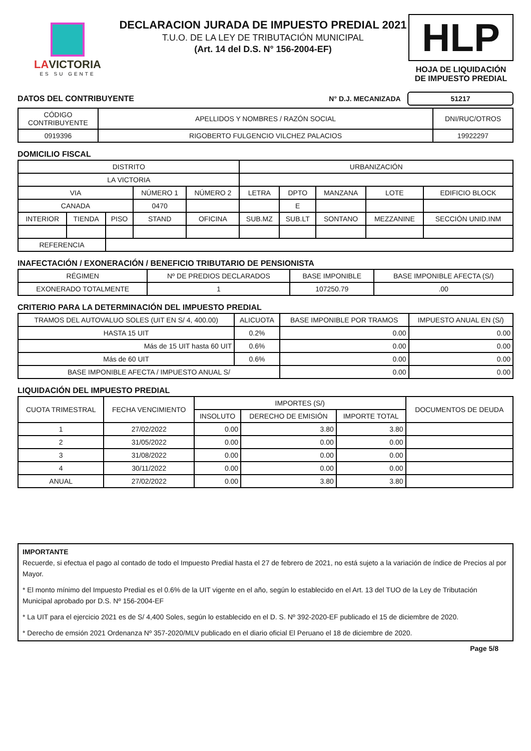LAVICTORIA
ES SU GENTE
DECLARACION JURADA DE IMPUESTO PREDIAL 2021
T.U.O. DE LA LEY DE TRIBUTACIÓN MUNICIPAL
(Art. 14 del D.S. N° 156-2004-EF)
HLP
HOJA DE LIQUIDACIÓN
DE IMPUESTO PREDIAL
DATOS DEL CONTRIBUYENTE N° D.J. MECANIZADA 51217
| CÓDIGO CONTRIBUYENTE | APELLIDOS Y NOMBRES / RAZÓN SOCIAL | DNI/RUC/OTROS |
| --- | --- | --- |
| 0919396 | RIGOBERTO FULGENCIO VILCHEZ PALACIOS | 19922297 |
DOMICILIO FISCAL
| DISTRITO | | | | | URBANIZACIÓN | | | | |
| --- | --- | --- | --- | --- | --- | --- | --- | --- | --- |
| LA VICTORIA | | | | | | | | | |
| VIA | | | NÚMERO 1 | NÚMERO 2 | LETRA | DPTO | MANZANA | LOTE | EDIFICIO BLOCK |
| CANADA | | | 0470 | | | E | | | |
| INTERIOR | TIENDA | PISO | STAND | OFICINA | SUB.MZ | SUB.LT | SONTANO | MEZZANINE | SECCIÓN UNID.INM |
| REFERENCIA | | | | | | | | | |
INAFECTACIÓN / EXONERACIÓN / BENEFICIO TRIBUTARIO DE PENSIONISTA
| RÉGIMEN | Nº DE PREDIOS DECLARADOS | BASE IMPONIBLE | BASE IMPONIBLE AFECTA (S/) |
| --- | --- | --- | --- |
| EXONERADO TOTALMENTE | 1 | 107250.79 | .00 |
CRITERIO PARA LA DETERMINACIÓN DEL IMPUESTO PREDIAL
| TRAMOS DEL AUTOVALUO SOLES (UIT EN S/ 4, 400.00) | ALICUOTA | BASE IMPONIBLE POR TRAMOS | IMPUESTO ANUAL EN (S/) |
| --- | --- | --- | --- |
| HASTA 15 UIT | 0.2% | 0.00 | 0.00 |
| Más de 15 UIT hasta 60 UIT | 0.6% | 0.00 | 0.00 |
| Más de 60 UIT | 0.6% | 0.00 | 0.00 |
| BASE IMPONIBLE AFECTA / IMPUESTO ANUAL S/ | | 0.00 | 0.00 |
LIQUIDACIÓN DEL IMPUESTO PREDIAL
| CUOTA TRIMESTRAL | FECHA VENCIMIENTO | IMPORTES (S/) | | | DOCUMENTOS DE DEUDA |
| --- | --- | --- | --- | --- | --- |
| | | INSOLUTO | DERECHO DE EMISIÓN | IMPORTE TOTAL | |
| 1 | 27/02/2022 | 0.00 | 3.80 | 3.80 | |
| 2 | 31/05/2022 | 0.00 | 0.00 | 0.00 | |
| 3 | 31/08/2022 | 0.00 | 0.00 | 0.00 | |
| 4 | 30/11/2022 | 0.00 | 0.00 | 0.00 | |
| ANUAL | 27/02/2022 | 0.00 | 3.80 | 3.80 | |
IMPORTANTE
Recuerde, si efectua el pago al contado de todo el Impuesto Predial hasta el 27 de febrero de 2021, no está sujeto a la variación de índice de Precios al por Mayor.
* El monto mínimo del Impuesto Predial es el 0.6% de la UIT vigente en el año, según lo establecido en el Art. 13 del TUO de la Ley de Tributación Municipal aprobado por D.S. Nº 156-2004-EF
* La UIT para el ejercicio 2021 es de S/ 4,400 Soles, según lo establecido en el D. S. Nº 392-2020-EF publicado el 15 de diciembre de 2020.
* Derecho de emsión 2021 Ordenanza Nº 357-2020/MLV publicado en el diario oficial El Peruano el 18 de diciembre de 2020.
Page 5/8